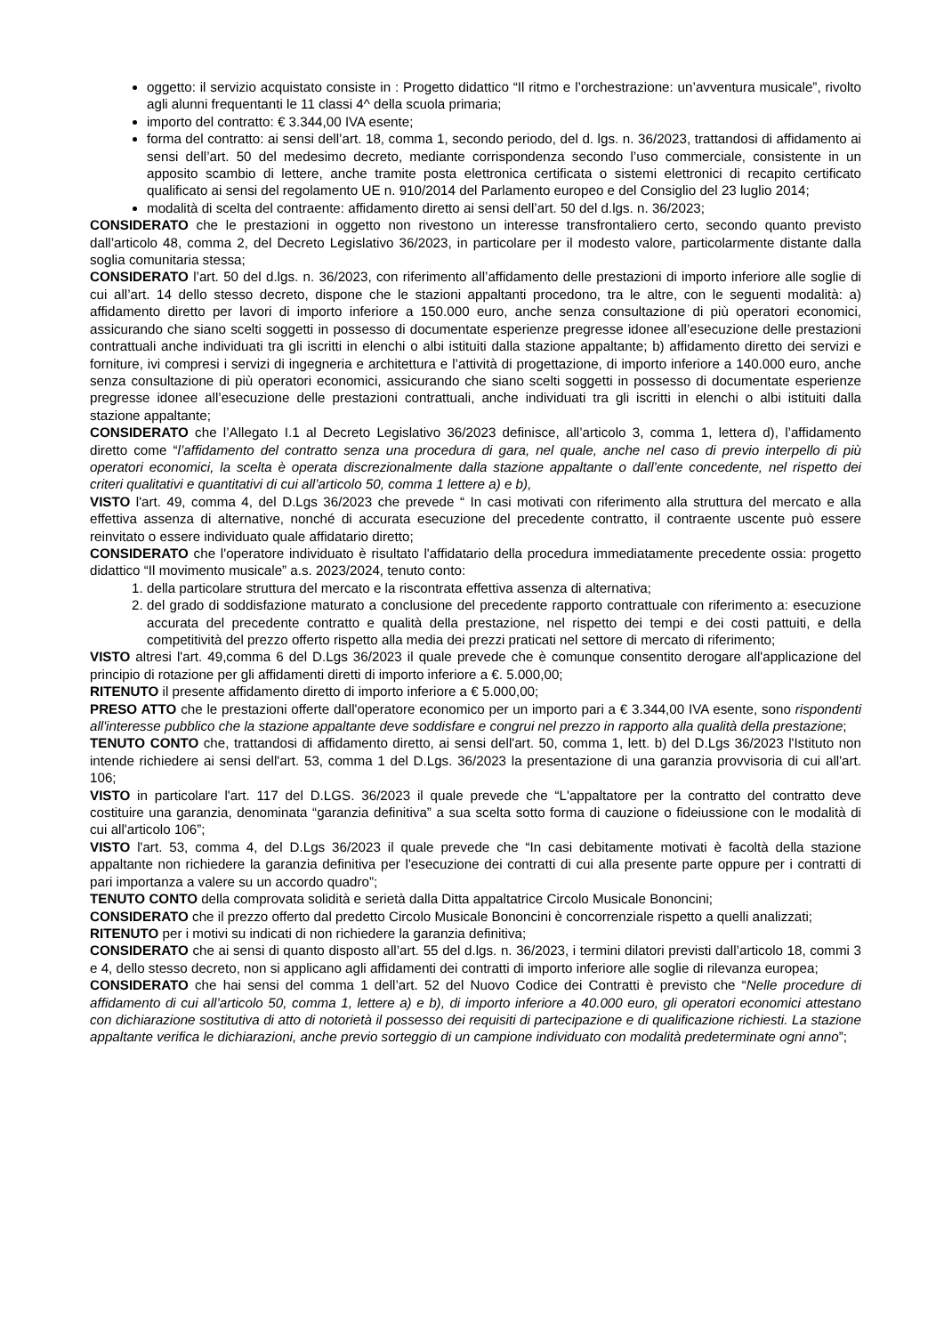oggetto: il servizio acquistato consiste in : Progetto didattico “Il ritmo e l’orchestrazione: un’avventura musicale”, rivolto agli alunni frequentanti le 11 classi 4^ della scuola primaria;
importo del contratto: € 3.344,00 IVA esente;
forma del contratto: ai sensi dell’art. 18, comma 1, secondo periodo, del d. lgs. n. 36/2023, trattandosi di affidamento ai sensi dell’art. 50 del medesimo decreto, mediante corrispondenza secondo l’uso commerciale, consistente in un apposito scambio di lettere, anche tramite posta elettronica certificata o sistemi elettronici di recapito certificato qualificato ai sensi del regolamento UE n. 910/2014 del Parlamento europeo e del Consiglio del 23 luglio 2014;
modalità di scelta del contraente: affidamento diretto ai sensi dell’art. 50 del d.lgs. n. 36/2023;
CONSIDERATO che le prestazioni in oggetto non rivestono un interesse transfrontaliero certo, secondo quanto previsto dall’articolo 48, comma 2, del Decreto Legislativo 36/2023, in particolare per il modesto valore, particolarmente distante dalla soglia comunitaria stessa;
CONSIDERATO l’art. 50 del d.lgs. n. 36/2023, con riferimento all’affidamento delle prestazioni di importo inferiore alle soglie di cui all’art. 14 dello stesso decreto, dispone che le stazioni appaltanti procedono, tra le altre, con le seguenti modalità: a) affidamento diretto per lavori di importo inferiore a 150.000 euro, anche senza consultazione di più operatori economici, assicurando che siano scelti soggetti in possesso di documentate esperienze pregresse idonee all’esecuzione delle prestazioni contrattuali anche individuati tra gli iscritti in elenchi o albi istituiti dalla stazione appaltante; b) affidamento diretto dei servizi e forniture, ivi compresi i servizi di ingegneria e architettura e l’attività di progettazione, di importo inferiore a 140.000 euro, anche senza consultazione di più operatori economici, assicurando che siano scelti soggetti in possesso di documentate esperienze pregresse idonee all’esecuzione delle prestazioni contrattuali, anche individuati tra gli iscritti in elenchi o albi istituiti dalla stazione appaltante;
CONSIDERATO che l’Allegato I.1 al Decreto Legislativo 36/2023 definisce, all’articolo 3, comma 1, lettera d), l’affidamento diretto come “l’affidamento del contratto senza una procedura di gara, nel quale, anche nel caso di previo interpello di più operatori economici, la scelta è operata discrezionalmente dalla stazione appaltante o dall’ente concedente, nel rispetto dei criteri qualitativi e quantitativi di cui all’articolo 50, comma 1 lettere a) e b),
VISTO l'art. 49, comma 4, del D.Lgs 36/2023 che prevede “ In casi motivati con riferimento alla struttura del mercato e alla effettiva assenza di alternative, nonché di accurata esecuzione del precedente contratto, il contraente uscente può essere reinvitato o essere individuato quale affidatario diretto;
CONSIDERATO che l'operatore individuato è risultato l'affidatario della procedura immediatamente precedente ossia: progetto didattico “Il movimento musicale” a.s. 2023/2024, tenuto conto:
1. della particolare struttura del mercato e la riscontrata effettiva assenza di alternativa;
2. del grado di soddisfazione maturato a conclusione del precedente rapporto contrattuale con riferimento a: esecuzione accurata del precedente contratto e qualità della prestazione, nel rispetto dei tempi e dei costi pattuiti, e della competitività del prezzo offerto rispetto alla media dei prezzi praticati nel settore di mercato di riferimento;
VISTO altresi l'art. 49,comma 6 del D.Lgs 36/2023 il quale prevede che è comunque consentito derogare all'applicazione del principio di rotazione per gli affidamenti diretti di importo inferiore a €. 5.000,00;
RITENUTO il presente affidamento diretto di importo inferiore a € 5.000,00;
PRESO ATTO che le prestazioni offerte dall'operatore economico per un importo pari a € 3.344,00 IVA esente, sono rispondenti all'interesse pubblico che la stazione appaltante deve soddisfare e congrui nel prezzo in rapporto alla qualità della prestazione;
TENUTO CONTO che, trattandosi di affidamento diretto, ai sensi dell'art. 50, comma 1, lett. b) del D.Lgs 36/2023 l'Istituto non intende richiedere ai sensi dell'art. 53, comma 1 del D.Lgs. 36/2023 la presentazione di una garanzia provvisoria di cui all'art. 106;
VISTO in particolare l'art. 117 del D.LGS. 36/2023 il quale prevede che “L'appaltatore per la contratto del contratto deve costituire una garanzia, denominata “garanzia definitiva” a sua scelta sotto forma di cauzione o fideiussione con le modalità di cui all'articolo 106”;
VISTO l'art. 53, comma 4, del D.Lgs 36/2023 il quale prevede che “In casi debitamente motivati è facoltà della stazione appaltante non richiedere la garanzia definitiva per l'esecuzione dei contratti di cui alla presente parte oppure per i contratti di pari importanza a valere su un accordo quadro”;
TENUTO CONTO della comprovata solidità e serietà dalla Ditta appaltatrice Circolo Musicale Bononcini;
CONSIDERATO che il prezzo offerto dal predetto Circolo Musicale Bononcini è concorrenziale rispetto a quelli analizzati;
RITENUTO per i motivi su indicati di non richiedere la garanzia definitiva;
CONSIDERATO che ai sensi di quanto disposto all’art. 55 del d.lgs. n. 36/2023, i termini dilatori previsti dall’articolo 18, commi 3 e 4, dello stesso decreto, non si applicano agli affidamenti dei contratti di importo inferiore alle soglie di rilevanza europea;
CONSIDERATO che hai sensi del comma 1 dell’art. 52 del Nuovo Codice dei Contratti è previsto che “Nelle procedure di affidamento di cui all’articolo 50, comma 1, lettere a) e b), di importo inferiore a 40.000 euro, gli operatori economici attestano con dichiarazione sostitutiva di atto di notorietà il possesso dei requisiti di partecipazione e di qualificazione richiesti. La stazione appaltante verifica le dichiarazioni, anche previo sorteggio di un campione individuato con modalità predeterminate ogni anno”;